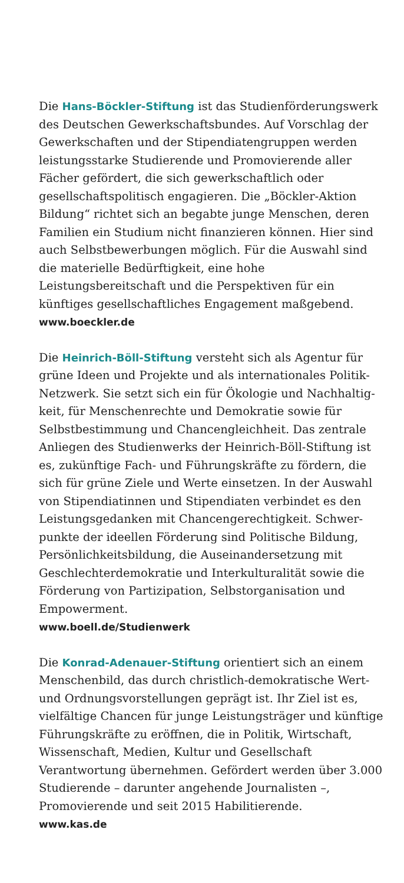Die Hans-Böckler-Stiftung ist das Studienförderungswerk des Deutschen Gewerkschaftsbundes. Auf Vorschlag der Gewerkschaften und der Stipendiatengruppen werden leistungsstarke Studierende und Promovierende aller Fächer gefördert, die sich gewerkschaftlich oder gesellschafts­politisch engagieren. Die „Böckler-Aktion Bildung“ richtet sich an begabte junge Menschen, deren Familien ein Studium nicht finanzieren können. Hier sind auch Selbst­bewerbungen möglich. Für die Auswahl sind die materielle Bedürftigkeit, eine hohe Leistungsbereitschaft und die Perspektiven für ein künftiges gesellschaftliches Engagement maßgebend.
www.boeckler.de
Die Heinrich-Böll-Stiftung versteht sich als Agentur für grüne Ideen und Projekte und als internationales Politik-Netzwerk. Sie setzt sich ein für Ökologie und Nachhaltig­keit, für Menschenrechte und Demokratie sowie für Selbstbestimmung und Chancengleichheit. Das zentrale Anliegen des Studienwerks der Heinrich-Böll-Stiftung ist es, zukünftige Fach- und Führungskräfte zu fördern, die sich für grüne Ziele und Werte einsetzen. In der Auswahl von Stipendiatinnen und Stipendiaten verbindet es den Leistungsgedanken mit Chancengerechtigkeit. Schwer­punkte der ideellen Förderung sind Politische Bildung, Persönlichkeitsbildung, die Auseinandersetzung mit Geschlechterdemokratie und Interkulturalität sowie die Förderung von Partizipation, Selbstorganisation und Empowerment.
www.boell.de/Studienwerk
Die Konrad-Adenauer-Stiftung orientiert sich an einem Menschenbild, das durch christlich-demokratische Wert- und Ordnungsvorstellungen geprägt ist. Ihr Ziel ist es, vielfältige Chancen für junge Leistungsträger und künftige Führungskräfte zu eröffnen, die in Politik, Wirtschaft, Wissenschaft, Medien, Kultur und Gesellschaft Verantwortung übernehmen. Gefördert werden über 3.000 Studierende – darunter angehende Journalisten –, Promovierende und seit 2015 Habilitierende.
www.kas.de